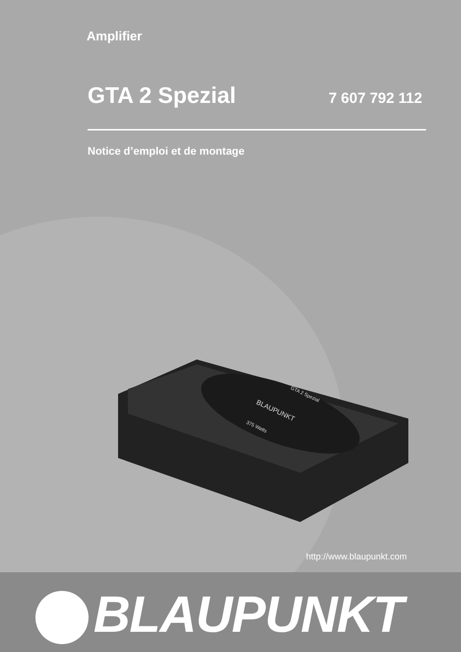Amplifier
GTA 2 Spezial 7 607 792 112
Notice d’emploi et de montage
BLAUPUNKT
375 Watts
GTA 2 Spezial
http://www.blaupunkt.com
BLAUPUNKT